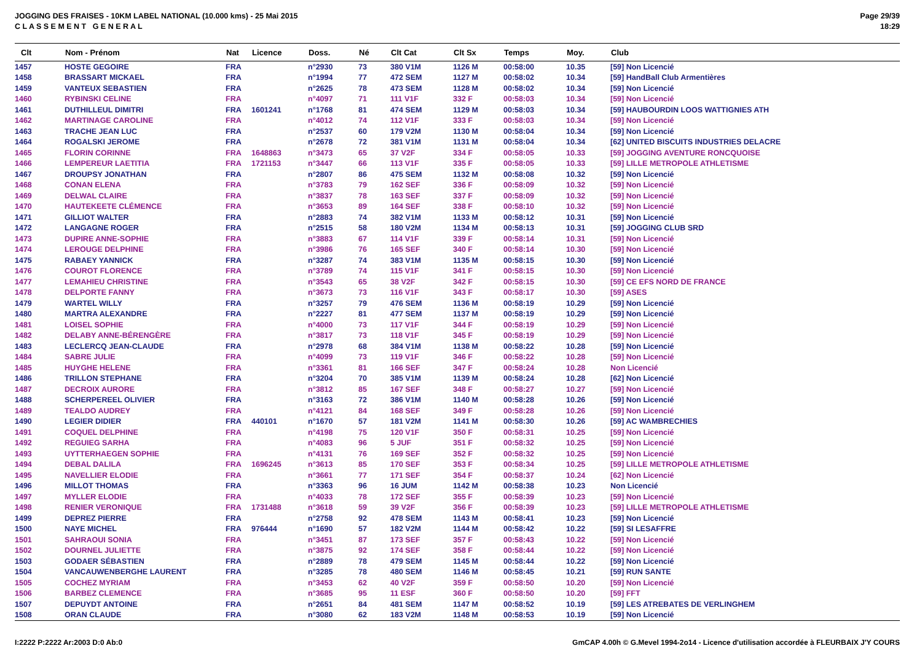JOGGING DES FRAISES - 10KM LABEL NATIONAL (10.000 kms) - 25 Mai 2015
C L A S S E M E N T G E N E R A L
Page 29/39
18:29
| Clt | Nom - Prénom | Nat | Licence | Doss. | Né | Clt Cat | Clt Sx | Temps | Moy. | Club |
| --- | --- | --- | --- | --- | --- | --- | --- | --- | --- | --- |
| 1457 | HOSTE GEGOIRE | FRA | | n°2930 | 73 | 380 V1M | 1126 M | 00:58:00 | 10.35 | [59] Non Licencié |
| 1458 | BRASSART MICKAEL | FRA | | n°1994 | 77 | 472 SEM | 1127 M | 00:58:02 | 10.34 | [59] HandBall Club Armentières |
| 1459 | VANTEUX SEBASTIEN | FRA | | n°2625 | 78 | 473 SEM | 1128 M | 00:58:02 | 10.34 | [59] Non Licencié |
| 1460 | RYBINSKI CELINE | FRA | | n°4097 | 71 | 111 V1F | 332 F | 00:58:03 | 10.34 | [59] Non Licencié |
| 1461 | DUTHILLEUL DIMITRI | FRA | 1601241 | n°1768 | 81 | 474 SEM | 1129 M | 00:58:03 | 10.34 | [59] HAUBOURDIN LOOS WATTIGNIES ATH |
| 1462 | MARTINAGE CAROLINE | FRA | | n°4012 | 74 | 112 V1F | 333 F | 00:58:03 | 10.34 | [59] Non Licencié |
| 1463 | TRACHE JEAN LUC | FRA | | n°2537 | 60 | 179 V2M | 1130 M | 00:58:04 | 10.34 | [59] Non Licencié |
| 1464 | ROGALSKI JEROME | FRA | | n°2678 | 72 | 381 V1M | 1131 M | 00:58:04 | 10.34 | [62] UNITED BISCUITS INDUSTRIES DELACRE |
| 1465 | FLORIN CORINNE | FRA | 1648863 | n°3473 | 65 | 37 V2F | 334 F | 00:58:05 | 10.33 | [59] JOGGING AVENTURE RONCQUOISE |
| 1466 | LEMPEREUR LAETITIA | FRA | 1721153 | n°3447 | 66 | 113 V1F | 335 F | 00:58:05 | 10.33 | [59] LILLE METROPOLE ATHLETISME |
| 1467 | DROUPSY JONATHAN | FRA | | n°2807 | 86 | 475 SEM | 1132 M | 00:58:08 | 10.32 | [59] Non Licencié |
| 1468 | CONAN ELENA | FRA | | n°3783 | 79 | 162 SEF | 336 F | 00:58:09 | 10.32 | [59] Non Licencié |
| 1469 | DELWAL CLAIRE | FRA | | n°3837 | 78 | 163 SEF | 337 F | 00:58:09 | 10.32 | [59] Non Licencié |
| 1470 | HAUTEKEETE CLÉMENCE | FRA | | n°3653 | 89 | 164 SEF | 338 F | 00:58:10 | 10.32 | [59] Non Licencié |
| 1471 | GILLIOT WALTER | FRA | | n°2883 | 74 | 382 V1M | 1133 M | 00:58:12 | 10.31 | [59] Non Licencié |
| 1472 | LANGAGNE ROGER | FRA | | n°2515 | 58 | 180 V2M | 1134 M | 00:58:13 | 10.31 | [59] JOGGING CLUB SRD |
| 1473 | DUPIRE ANNE-SOPHIE | FRA | | n°3883 | 67 | 114 V1F | 339 F | 00:58:14 | 10.31 | [59] Non Licencié |
| 1474 | LEROUGE DELPHINE | FRA | | n°3986 | 76 | 165 SEF | 340 F | 00:58:14 | 10.30 | [59] Non Licencié |
| 1475 | RABAEY YANNICK | FRA | | n°3287 | 74 | 383 V1M | 1135 M | 00:58:15 | 10.30 | [59] Non Licencié |
| 1476 | COUROT FLORENCE | FRA | | n°3789 | 74 | 115 V1F | 341 F | 00:58:15 | 10.30 | [59] Non Licencié |
| 1477 | LEMAHIEU CHRISTINE | FRA | | n°3543 | 65 | 38 V2F | 342 F | 00:58:15 | 10.30 | [59] CE EFS NORD DE FRANCE |
| 1478 | DELPORTE FANNY | FRA | | n°3673 | 73 | 116 V1F | 343 F | 00:58:17 | 10.30 | [59] ASES |
| 1479 | WARTEL WILLY | FRA | | n°3257 | 79 | 476 SEM | 1136 M | 00:58:19 | 10.29 | [59] Non Licencié |
| 1480 | MARTRA ALEXANDRE | FRA | | n°2227 | 81 | 477 SEM | 1137 M | 00:58:19 | 10.29 | [59] Non Licencié |
| 1481 | LOISEL SOPHIE | FRA | | n°4000 | 73 | 117 V1F | 344 F | 00:58:19 | 10.29 | [59] Non Licencié |
| 1482 | DELABY ANNE-BÉRENGÈRE | FRA | | n°3817 | 73 | 118 V1F | 345 F | 00:58:19 | 10.29 | [59] Non Licencié |
| 1483 | LECLERCQ JEAN-CLAUDE | FRA | | n°2978 | 68 | 384 V1M | 1138 M | 00:58:22 | 10.28 | [59] Non Licencié |
| 1484 | SABRE JULIE | FRA | | n°4099 | 73 | 119 V1F | 346 F | 00:58:22 | 10.28 | [59] Non Licencié |
| 1485 | HUYGHE HELENE | FRA | | n°3361 | 81 | 166 SEF | 347 F | 00:58:24 | 10.28 | Non Licencié |
| 1486 | TRILLON STEPHANE | FRA | | n°3204 | 70 | 385 V1M | 1139 M | 00:58:24 | 10.28 | [62] Non Licencié |
| 1487 | DECROIX AURORE | FRA | | n°3812 | 85 | 167 SEF | 348 F | 00:58:27 | 10.27 | [59] Non Licencié |
| 1488 | SCHERPEREEL OLIVIER | FRA | | n°3163 | 72 | 386 V1M | 1140 M | 00:58:28 | 10.26 | [59] Non Licencié |
| 1489 | TEALDO AUDREY | FRA | | n°4121 | 84 | 168 SEF | 349 F | 00:58:28 | 10.26 | [59] Non Licencié |
| 1490 | LEGIER DIDIER | FRA | 440101 | n°1670 | 57 | 181 V2M | 1141 M | 00:58:30 | 10.26 | [59] AC WAMBRECHIES |
| 1491 | COQUEL DELPHINE | FRA | | n°4198 | 75 | 120 V1F | 350 F | 00:58:31 | 10.25 | [59] Non Licencié |
| 1492 | REGUIEG SARHA | FRA | | n°4083 | 96 | 5 JUF | 351 F | 00:58:32 | 10.25 | [59] Non Licencié |
| 1493 | UYTTERHAEGEN SOPHIE | FRA | | n°4131 | 76 | 169 SEF | 352 F | 00:58:32 | 10.25 | [59] Non Licencié |
| 1494 | DEBAL DALILA | FRA | 1696245 | n°3613 | 85 | 170 SEF | 353 F | 00:58:34 | 10.25 | [59] LILLE METROPOLE ATHLETISME |
| 1495 | NAVELLIER ELODIE | FRA | | n°3661 | 77 | 171 SEF | 354 F | 00:58:37 | 10.24 | [62] Non Licencié |
| 1496 | MILLOT THOMAS | FRA | | n°3363 | 96 | 16 JUM | 1142 M | 00:58:38 | 10.23 | Non Licencié |
| 1497 | MYLLER ELODIE | FRA | | n°4033 | 78 | 172 SEF | 355 F | 00:58:39 | 10.23 | [59] Non Licencié |
| 1498 | RENIER VERONIQUE | FRA | 1731488 | n°3618 | 59 | 39 V2F | 356 F | 00:58:39 | 10.23 | [59] LILLE METROPOLE ATHLETISME |
| 1499 | DEPREZ PIERRE | FRA | | n°2758 | 92 | 478 SEM | 1143 M | 00:58:41 | 10.23 | [59] Non Licencié |
| 1500 | NAYE MICHEL | FRA | 976444 | n°1690 | 57 | 182 V2M | 1144 M | 00:58:42 | 10.22 | [59] SI LESAFFRE |
| 1501 | SAHRAOUI SONIA | FRA | | n°3451 | 87 | 173 SEF | 357 F | 00:58:43 | 10.22 | [59] Non Licencié |
| 1502 | DOURNEL JULIETTE | FRA | | n°3875 | 92 | 174 SEF | 358 F | 00:58:44 | 10.22 | [59] Non Licencié |
| 1503 | GODAER SÉBASTIEN | FRA | | n°2889 | 78 | 479 SEM | 1145 M | 00:58:44 | 10.22 | [59] Non Licencié |
| 1504 | VANCAUWENBERGHE LAURENT | FRA | | n°3285 | 78 | 480 SEM | 1146 M | 00:58:45 | 10.21 | [59] RUN SANTE |
| 1505 | COCHEZ MYRIAM | FRA | | n°3453 | 62 | 40 V2F | 359 F | 00:58:50 | 10.20 | [59] Non Licencié |
| 1506 | BARBEZ CLEMENCE | FRA | | n°3685 | 95 | 11 ESF | 360 F | 00:58:50 | 10.20 | [59] FFT |
| 1507 | DEPUYDT ANTOINE | FRA | | n°2651 | 84 | 481 SEM | 1147 M | 00:58:52 | 10.19 | [59] LES ATREBATES DE VERLINGHEM |
| 1508 | ORAN CLAUDE | FRA | | n°3080 | 62 | 183 V2M | 1148 M | 00:58:53 | 10.19 | [59] Non Licencié |
I:2222 P:2222 Ar:2003 D:0 Ab:0 GmCAP 4.00h © G.Mevel 1994-2o14 - Licence d'utilisation accordée à FLEURBAIX J'Y COURS